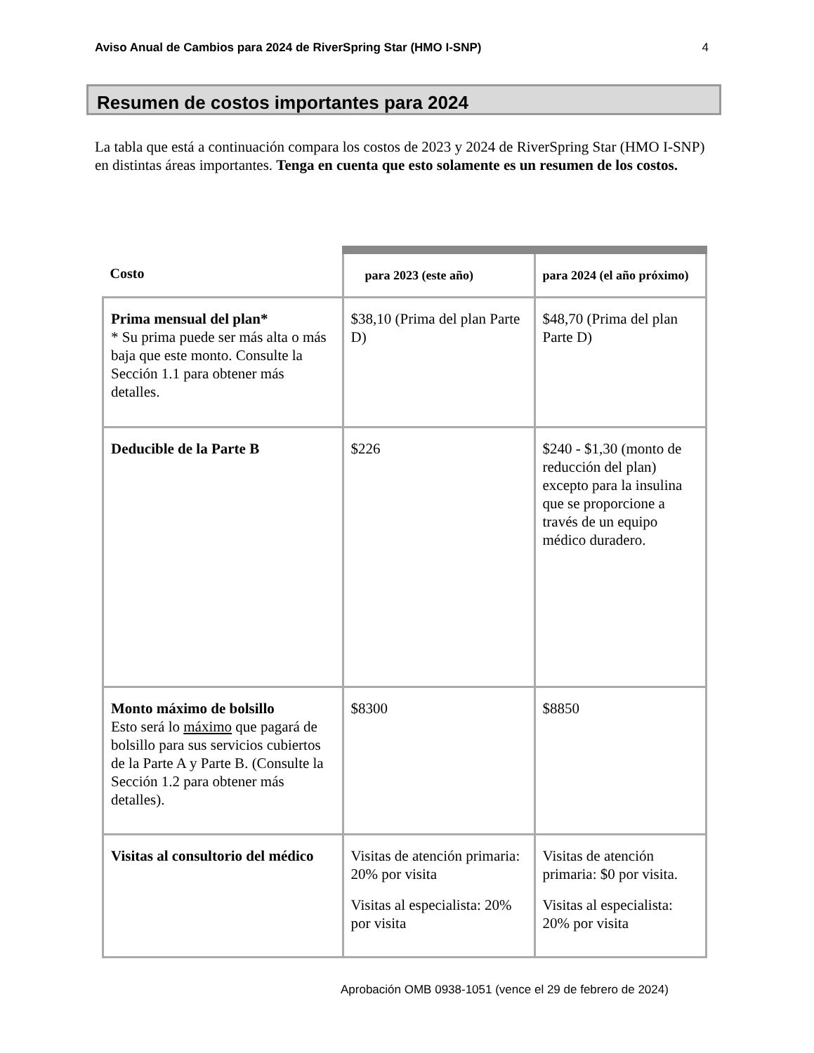Aviso Anual de Cambios para 2024 de RiverSpring Star (HMO I-SNP) 4
Resumen de costos importantes para 2024
La tabla que está a continuación compara los costos de 2023 y 2024 de RiverSpring Star (HMO I-SNP) en distintas áreas importantes. Tenga en cuenta que esto solamente es un resumen de los costos.
| Costo | para 2023 (este año) | para 2024 (el año próximo) |
| --- | --- | --- |
| Prima mensual del plan* * Su prima puede ser más alta o más baja que este monto. Consulte la Sección 1.1 para obtener más detalles. | $38,10 (Prima del plan Parte D) | $48,70 (Prima del plan Parte D) |
| Deducible de la Parte B | $226 | $240 - $1,30 (monto de reducción del plan) excepto para la insulina que se proporcione a través de un equipo médico duradero. |
| Monto máximo de bolsillo Esto será lo máximo que pagará de bolsillo para sus servicios cubiertos de la Parte A y Parte B. (Consulte la Sección 1.2 para obtener más detalles). | $8300 | $8850 |
| Visitas al consultorio del médico | Visitas de atención primaria: 20% por visita Visitas al especialista: 20% por visita | Visitas de atención primaria: $0 por visita. Visitas al especialista: 20% por visita |
Aprobación OMB 0938-1051 (vence el 29 de febrero de 2024)